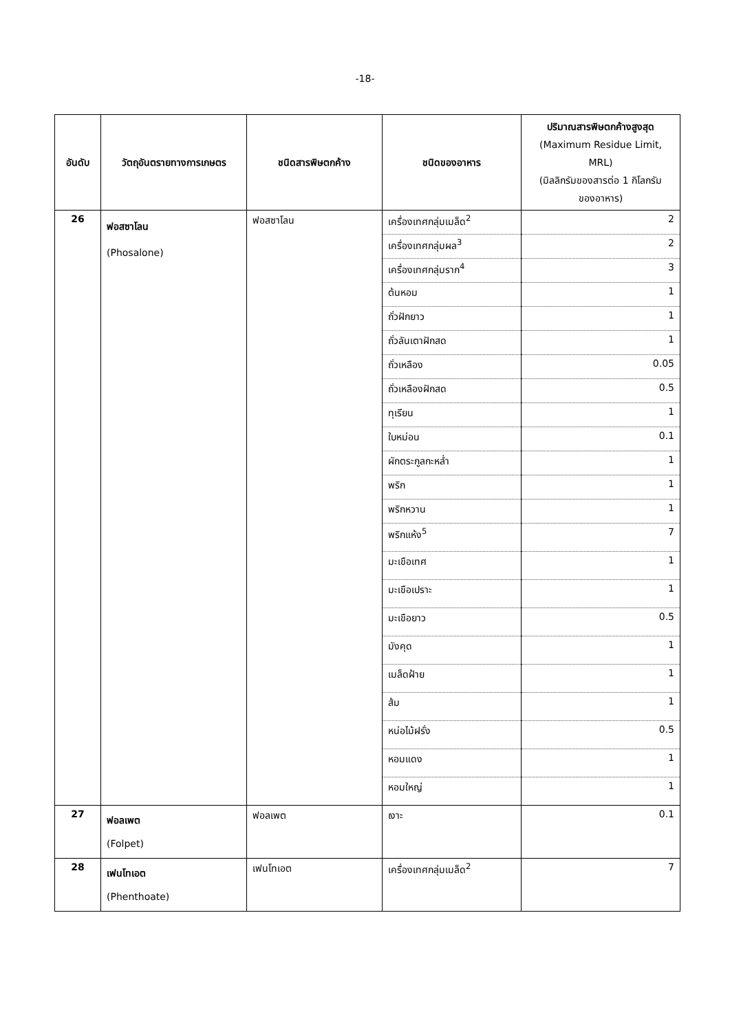-18-
| อันดับ | วัตถุอันตรายทางการเกษตร | ชนิดสารพิษตกค้าง | ชนิดของอาหาร | ปริมาณสารพิษตกค้างสูงสุด (Maximum Residue Limit, MRL) (มิลลิกรัมของสารต่อ 1 กิโลกรัม ของอาหาร) |
| --- | --- | --- | --- | --- |
| 26 | ฟอสซาโลน (Phosalone) | ฟอสซาโลน | เครื่องเทศกลุ่มเมล็ด<sup>2</sup> | 2 |
| | | | เครื่องเทศกลุ่มผล<sup>3</sup> | 2 |
| | | | เครื่องเทศกลุ่มราก<sup>4</sup> | 3 |
| | | | ต้นหอม | 1 |
| | | | ถั่วฝักยาว | 1 |
| | | | ถั่วลันเตาฝักสด | 1 |
| | | | ถั่วเหลือง | 0.05 |
| | | | ถั่วเหลืองฝักสด | 0.5 |
| | | | ทุเรียน | 1 |
| | | | ใบหม่อน | 0.1 |
| | | | ผักตระกูลกะหล่ำ | 1 |
| | | | พริก | 1 |
| | | | พริกหวาน | 1 |
| | | | พริกแห้ง<sup>5</sup> | 7 |
| | | | มะเขือเทศ | 1 |
| | | | มะเขือเปราะ | 1 |
| | | | มะเขือยาว | 0.5 |
| | | | มังคุด | 1 |
| | | | เมล็ดฝ้าย | 1 |
| | | | ส้ม | 1 |
| | | | หน่อไม้ฝรั่ง | 0.5 |
| | | | หอมแดง | 1 |
| | | | หอมใหญ่ | 1 |
| 27 | ฟอลเพต (Folpet) | ฟอลเพต | เงาะ | 0.1 |
| 28 | เฟนโทเอต (Phenthoate) | เฟนโทเอต | เครื่องเทศกลุ่มเมล็ด<sup>2</sup> | 7 |